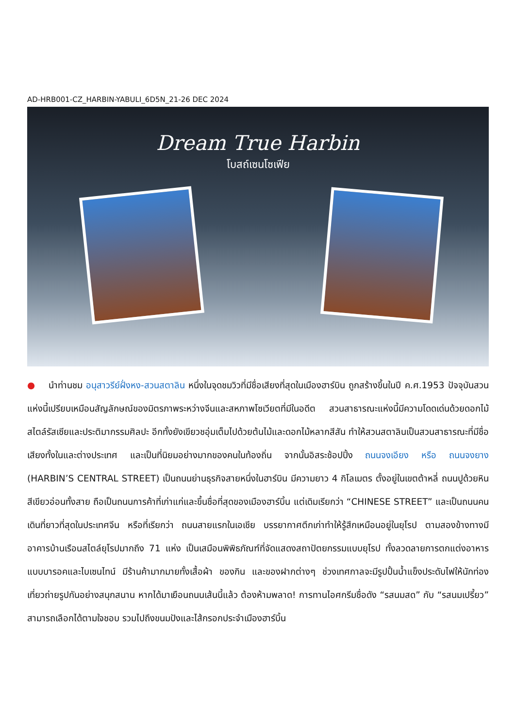AD-HRB001-CZ_HARBIN-YABULI_6D5N_21-26 DEC 2024
Dream True Harbin
โบสถ์เซนโซเฟีย
● นำท่านชม อนุสาวรีย์ฝั่งหง-สวนสตาลิน หนึ่งในจุดชมวิวที่มีชื่อเสียงที่สุดในเมืองฮาร์บิน ถูกสร้างขึ้นในปี ค.ศ.1953 ปัจจุบันสวนแห่งนี้เปรียบเหมือนสัญลักษณ์ของมิตรภาพระหว่างจีนและสหภาพโซเวียตที่มีในอดีต สวนสาธารณะแห่งนี้มีความโดดเด่นด้วยดอกไม้สไตล์รัสเซียและประติมากรรมศิลปะ อีกทั้งยังเขียวชอุ่มเต็มไปด้วยต้นไม้และดอกไม้หลากสีสัน ทำให้สวนสตาลินเป็นสวนสาธารณะที่มีชื่อเสียงทั้งในและต่างประเทศ และเป็นที่นิยมอย่างมากของคนในท้องถิ่น จากนั้นอิสระช้อปปิ้ง ถนนจงเอียง หรือ ถนนจงยาง (HARBIN’S CENTRAL STREET) เป็นถนนย่านธุรกิจสายหนึ่งในฮาร์บิน มีความยาว 4 กิโลเมตร ตั้งอยู่ในเขตต้าหลี่ ถนนปูด้วยหินสีเขียวอ่อนทั้งสาย ถือเป็นถนนการค้าที่เก่าแก่และขึ้นชื่อที่สุดของเมืองฮาร์บิ้น แต่เดิมเรียกว่า “CHINESE STREET” และเป็นถนนคนเดินที่ยาวที่สุดในประเทศจีน หรือที่เรียกว่า ถนนสายแรกในเอเชีย บรรยากาศตึกเก่าทำให้รู้สึกเหมือนอยู่ในยุโรป ตามสองข้างทางมีอาคารบ้านเรือนสไตล์ยุโรปมากถึง 71 แห่ง เป็นเสมือนพิพิธภัณฑ์ที่จัดแสดงสถาปัตยกรรมแบบยุโรป ทั้งลวดลายการตกแต่งอาหารแบบบารอคและไบเซนไทน์ มีร้านค้ามากมายทั้งเสื้อผ้า ของกิน และของฝากต่างๆ ช่วงเทศกาลจะมีรูปปั้นน้ำแข็งประดับไฟให้นักท่องเที่ยวถ่ายรูปกันอย่างสนุกสนาน หากได้มาเยือนถนนเส้นนี้แล้ว ต้องห้ามพลาด! การทานไอศกรีมชื่อดัง “รสนมสด” กับ “รสนมเปรี้ยว” สามารถเลือกได้ตามใจชอบ รวมไปถึงขนมปังและไส้กรอกประจำเมืองฮาร์บิ้น